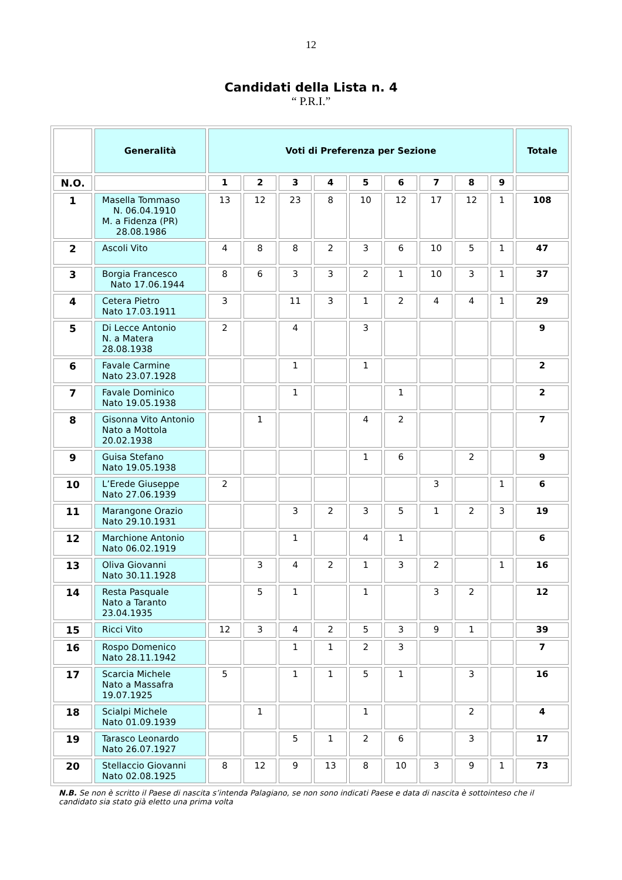12
Candidati della Lista n. 4
“ P.R.I.”
| | Generalità | Voti di Preferenza per Sezione | | | | | | | | | Totale |
| --- | --- | --- | --- | --- | --- | --- | --- | --- | --- | --- | --- |
| N.O. | | 1 | 2 | 3 | 4 | 5 | 6 | 7 | 8 | 9 | |
| 1 | Masella Tommaso N. 06.04.1910 M. a Fidenza (PR) 28.08.1986 | 13 | 12 | 23 | 8 | 10 | 12 | 17 | 12 | 1 | 108 |
| 2 | Ascoli Vito | 4 | 8 | 8 | 2 | 3 | 6 | 10 | 5 | 1 | 47 |
| 3 | Borgia Francesco Nato 17.06.1944 | 8 | 6 | 3 | 3 | 2 | 1 | 10 | 3 | 1 | 37 |
| 4 | Cetera Pietro Nato 17.03.1911 | 3 | | 11 | 3 | 1 | 2 | 4 | 4 | 1 | 29 |
| 5 | Di Lecce Antonio N. a Matera 28.08.1938 | 2 | | 4 | | 3 | | | | | 9 |
| 6 | Favale Carmine Nato 23.07.1928 | | | 1 | | 1 | | | | | 2 |
| 7 | Favale Dominico Nato 19.05.1938 | | | 1 | | | 1 | | | | 2 |
| 8 | Gisonna Vito Antonio Nato a Mottola 20.02.1938 | | 1 | | | 4 | 2 | | | | 7 |
| 9 | Guisa Stefano Nato 19.05.1938 | | | | | 1 | 6 | | 2 | | 9 |
| 10 | L’Erede Giuseppe Nato 27.06.1939 | 2 | | | | | | 3 | | 1 | 6 |
| 11 | Marangone Orazio Nato 29.10.1931 | | | 3 | 2 | 3 | 5 | 1 | 2 | 3 | 19 |
| 12 | Marchione Antonio Nato 06.02.1919 | | | 1 | | 4 | 1 | | | | 6 |
| 13 | Oliva Giovanni Nato 30.11.1928 | | 3 | 4 | 2 | 1 | 3 | 2 | | 1 | 16 |
| 14 | Resta Pasquale Nato a Taranto 23.04.1935 | | 5 | 1 | | 1 | | 3 | 2 | | 12 |
| 15 | Ricci Vito | 12 | 3 | 4 | 2 | 5 | 3 | 9 | 1 | | 39 |
| 16 | Rospo Domenico Nato 28.11.1942 | | | 1 | 1 | 2 | 3 | | | | 7 |
| 17 | Scarcia Michele Nato a Massafra 19.07.1925 | 5 | | 1 | 1 | 5 | 1 | | 3 | | 16 |
| 18 | Scialpi Michele Nato 01.09.1939 | | 1 | | | 1 | | | 2 | | 4 |
| 19 | Tarasco Leonardo Nato 26.07.1927 | | | 5 | 1 | 2 | 6 | | 3 | | 17 |
| 20 | Stellaccio Giovanni Nato 02.08.1925 | 8 | 12 | 9 | 13 | 8 | 10 | 3 | 9 | 1 | 73 |
N.B. Se non è scritto il Paese di nascita s’intenda Palagiano, se non sono indicati Paese e data di nascita è sottointeso che il candidato sia stato già eletto una prima volta